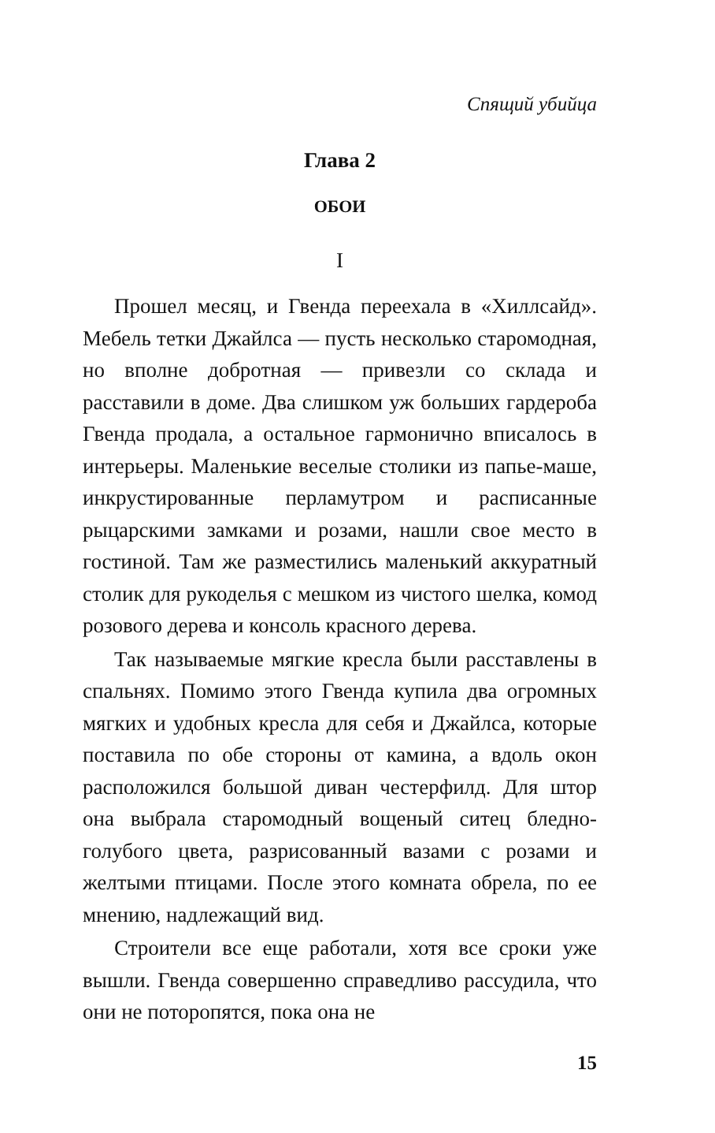Спящий убийца
Глава 2
ОБОИ
I
Прошел месяц, и Гвенда переехала в «Хилл­сайд». Мебель тетки Джайлса — пусть несколь­ко старомодная, но вполне добротная — привезли со склада и расставили в доме. Два слишком уж больших гардероба Гвенда продала, а остальное гармонично вписалось в интерьеры. Маленькие веселые столики из папье-маше, инкрустирован­ные перламутром и расписанные рыцарскими замками и розами, нашли свое место в гостиной. Там же разместились маленький аккуратный сто­лик для рукоделья с мешком из чистого шелка, комод розового дерева и консоль красного дерева.
Так называемые мягкие кресла были расстав­лены в спальнях. Помимо этого Гвенда купила два огромных мягких и удобных кресла для се­бя и Джайлса, которые поставила по обе стороны от камина, а вдоль окон расположился большой диван честерфилд. Для штор она выбрала старо­модный вощеный ситец бледно-голубого цвета, разрисованный вазами с розами и желтыми пти­цами. После этого комната обрела, по ее мнению, надлежащий вид.
Строители все еще работали, хотя все сроки уже вышли. Гвенда совершенно справедливо рассудила, что они не поторопятся, пока она не
15